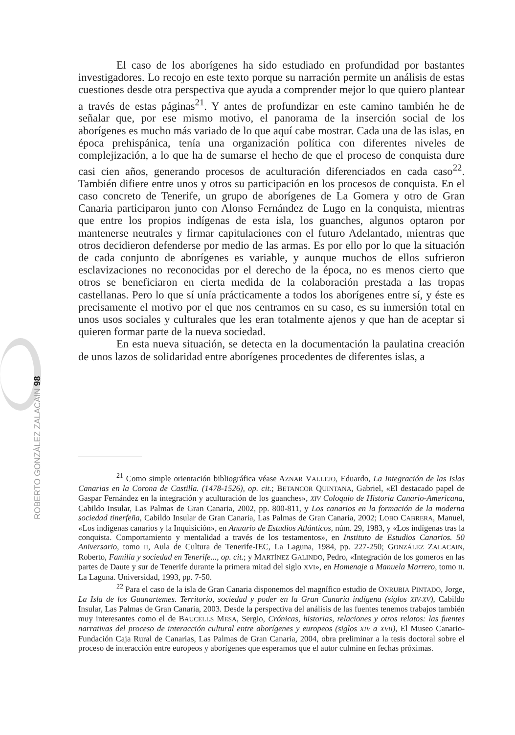El caso de los aborígenes ha sido estudiado en profundidad por bastantes investigadores. Lo recojo en este texto porque su narración permite un análisis de estas cuestiones desde otra perspectiva que ayuda a comprender mejor lo que quiero plantear a través de estas páginas<sup>21</sup>. Y antes de profundizar en este camino también he de señalar que, por ese mismo motivo, el panorama de la inserción social de los aborígenes es mucho más variado de lo que aquí cabe mostrar. Cada una de las islas, en época prehispánica, tenía una organización política con diferentes niveles de complejización, a lo que ha de sumarse el hecho de que el proceso de conquista dure casi cien años, generando procesos de aculturación diferenciados en cada caso<sup>22</sup>. También difiere entre unos y otros su participación en los procesos de conquista. En el caso concreto de Tenerife, un grupo de aborígenes de La Gomera y otro de Gran Canaria participaron junto con Alonso Fernández de Lugo en la conquista, mientras que entre los propios indígenas de esta isla, los guanches, algunos optaron por mantenerse neutrales y firmar capitulaciones con el futuro Adelantado, mientras que otros decidieron defenderse por medio de las armas. Es por ello por lo que la situación de cada conjunto de aborígenes es variable, y aunque muchos de ellos sufrieron esclavizaciones no reconocidas por el derecho de la época, no es menos cierto que otros se beneficiaron en cierta medida de la colaboración prestada a las tropas castellanas. Pero lo que sí unía prácticamente a todos los aborígenes entre sí, y éste es precisamente el motivo por el que nos centramos en su caso, es su inmersión total en unos usos sociales y culturales que les eran totalmente ajenos y que han de aceptar si quieren formar parte de la nueva sociedad.
En esta nueva situación, se detecta en la documentación la paulatina creación de unos lazos de solidaridad entre aborígenes procedentes de diferentes islas, a
<sup>21</sup> Como simple orientación bibliográfica véase AZNAR VALLEJO, Eduardo, La Integración de las Islas Canarias en la Corona de Castilla. (1478-1526), op. cit.; BETANCOR QUINTANA, Gabriel, «El destacado papel de Gaspar Fernández en la integración y aculturación de los guanches», XIV Coloquio de Historia Canario-Americana, Cabildo Insular, Las Palmas de Gran Canaria, 2002, pp. 800-811, y Los canarios en la formación de la moderna sociedad tinerfeña, Cabildo Insular de Gran Canaria, Las Palmas de Gran Canaria, 2002; LOBO CABRERA, Manuel, «Los indígenas canarios y la Inquisición», en Anuario de Estudios Atlánticos, núm. 29, 1983, y «Los indígenas tras la conquista. Comportamiento y mentalidad a través de los testamentos», en Instituto de Estudios Canarios. 50 Aniversario, tomo II, Aula de Cultura de Tenerife-IEC, La Laguna, 1984, pp. 227-250; GONZÁLEZ ZALACAIN, Roberto, Familia y sociedad en Tenerife..., op. cit.; y MARTÍNEZ GALINDO, Pedro, «Integración de los gomeros en las partes de Daute y sur de Tenerife durante la primera mitad del siglo XVI», en Homenaje a Manuela Marrero, tomo II. La Laguna. Universidad, 1993, pp. 7-50.
<sup>22</sup> Para el caso de la isla de Gran Canaria disponemos del magnífico estudio de ONRUBIA PINTADO, Jorge, La Isla de los Guanartemes. Territorio, sociedad y poder en la Gran Canaria indígena (siglos XIV-XV), Cabildo Insular, Las Palmas de Gran Canaria, 2003. Desde la perspectiva del análisis de las fuentes tenemos trabajos también muy interesantes como el de BAUCELLS MESA, Sergio, Crónicas, historias, relaciones y otros relatos: las fuentes narrativas del proceso de interacción cultural entre aborígenes y europeos (siglos XIV a XVII), El Museo Canario-Fundación Caja Rural de Canarias, Las Palmas de Gran Canaria, 2004, obra preliminar a la tesis doctoral sobre el proceso de interacción entre europeos y aborígenes que esperamos que el autor culmine en fechas próximas.
ROBERTO GONZÁLEZ ZALACAIN 98